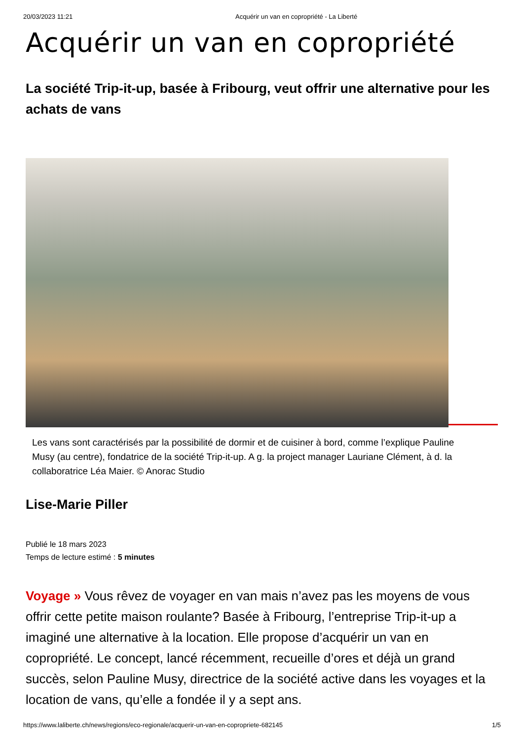20/03/2023 11:21 Acquérir un van en copropriété - La Liberté
Acquérir un van en copropriété
La société Trip-it-up, basée à Fribourg, veut offrir une alternative pour les achats de vans
Les vans sont caractérisés par la possibilité de dormir et de cuisiner à bord, comme l’explique Pauline Musy (au centre), fondatrice de la société Trip-it-up. A g. la project manager Lauriane Clément, à d. la collaboratrice Léa Maier. © Anorac Studio
Lise-Marie Piller
Publié le 18 mars 2023
Temps de lecture estimé : 5 minutes
Voyage » Vous rêvez de voyager en van mais n’avez pas les moyens de vous offrir cette petite maison roulante? Basée à Fribourg, l’entreprise Trip-it-up a imaginé une alternative à la location. Elle propose d’acquérir un van en copropriété. Le concept, lancé récemment, recueille d’ores et déjà un grand succès, selon Pauline Musy, directrice de la société active dans les voyages et la location de vans, qu’elle a fondée il y a sept ans.
https://www.laliberte.ch/news/regions/eco-regionale/acquerir-un-van-en-copropriete-682145 1/5